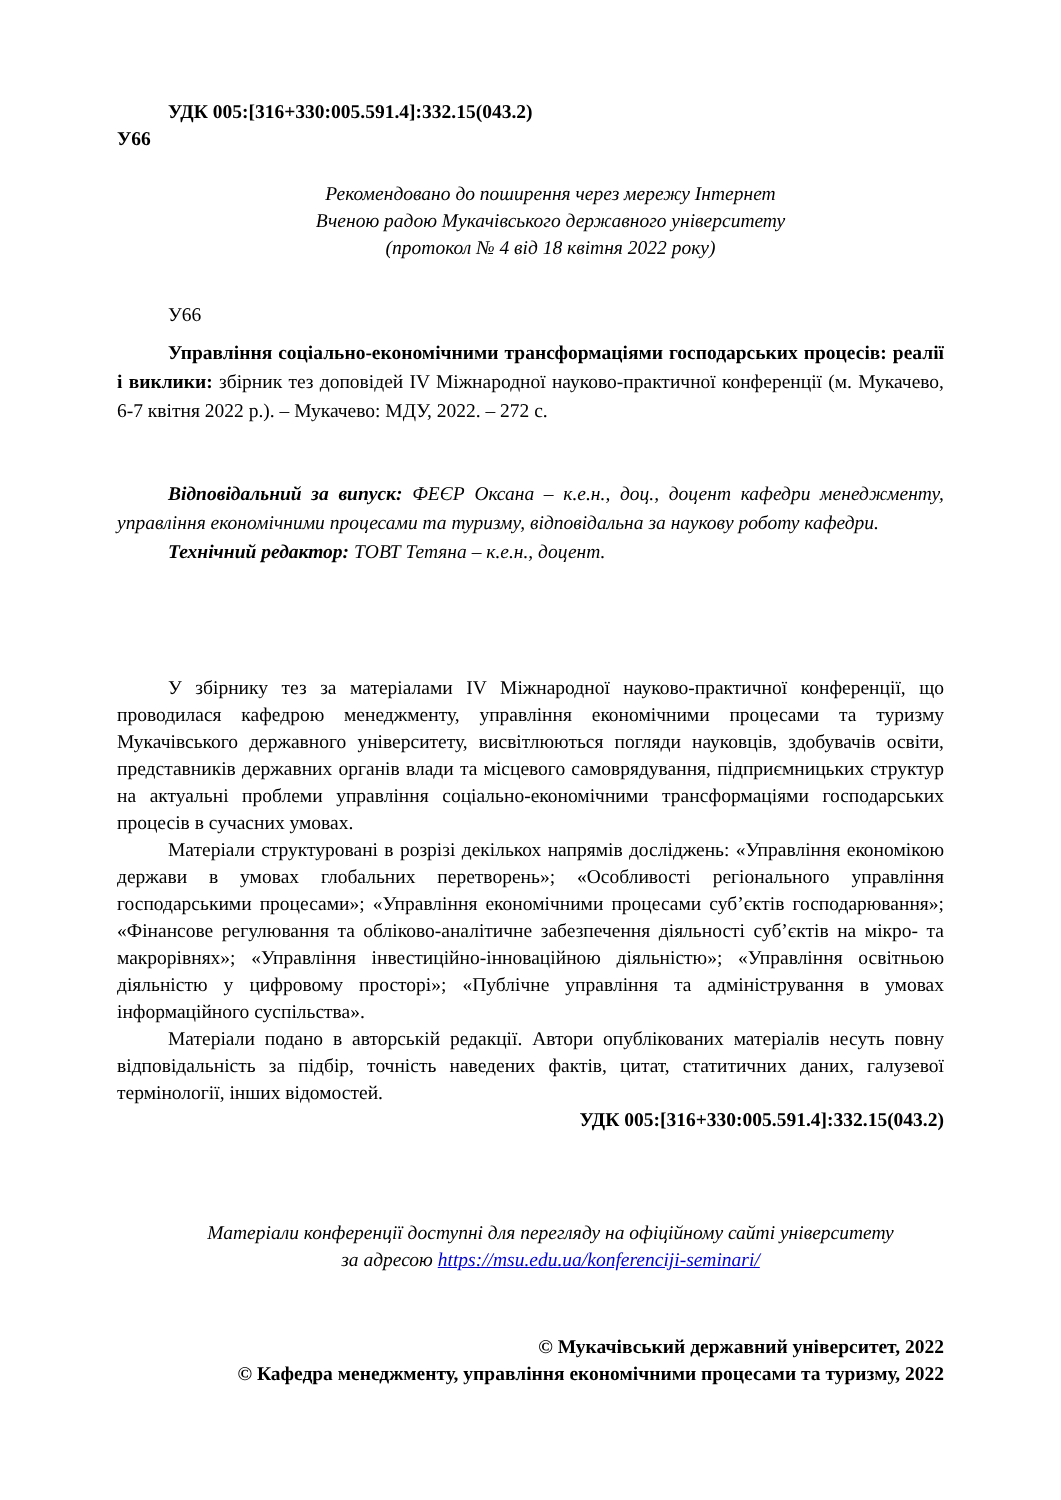УДК 005:[316+330:005.591.4]:332.15(043.2)
У66
Рекомендовано до поширення через мережу Інтернет
Вченою радою Мукачівського державного університету
(протокол № 4 від 18 квітня 2022 року)
У66
Управління соціально-економічними трансформаціями господарських процесів: реалії і виклики: збірник тез доповідей ІV Міжнародної науково-практичної конференції (м. Мукачево, 6-7 квітня 2022 р.). – Мукачево: МДУ, 2022. – 272 с.
Відповідальний за випуск: ФЕЄР Оксана – к.е.н., доц., доцент кафедри менеджменту, управління економічними процесами та туризму, відповідальна за наукову роботу кафедри.
Технічний редактор: ТОВТ Тетяна – к.е.н., доцент.
У збірнику тез за матеріалами ІV Міжнародної науково-практичної конференції, що проводилася кафедрою менеджменту, управління економічними процесами та туризму Мукачівського державного університету, висвітлюються погляди науковців, здобувачів освіти, представників державних органів влади та місцевого самоврядування, підприємницьких структур на актуальні проблеми управління соціально-економічними трансформаціями господарських процесів в сучасних умовах.
Матеріали структуровані в розрізі декількох напрямів досліджень: «Управління економікою держави в умовах глобальних перетворень»; «Особливості регіонального управління господарськими процесами»; «Управління економічними процесами суб’єктів господарювання»; «Фінансове регулювання та обліково-аналітичне забезпечення діяльності суб’єктів на мікро- та макрорівнях»; «Управління інвестиційно-інноваційною діяльністю»; «Управління освітньою діяльністю у цифровому просторі»; «Публічне управління та адміністрування в умовах інформаційного суспільства».
Матеріали подано в авторській редакції. Автори опублікованих матеріалів несуть повну відповідальність за підбір, точність наведених фактів, цитат, статитичних даних, галузевої термінології, інших відомостей.
УДК 005:[316+330:005.591.4]:332.15(043.2)
Матеріали конференції доступні для перегляду на офіційному сайті університету
за адресою https://msu.edu.ua/konferenciji-seminari/
© Мукачівський державний університет, 2022
© Кафедра менеджменту, управління економічними процесами та туризму, 2022